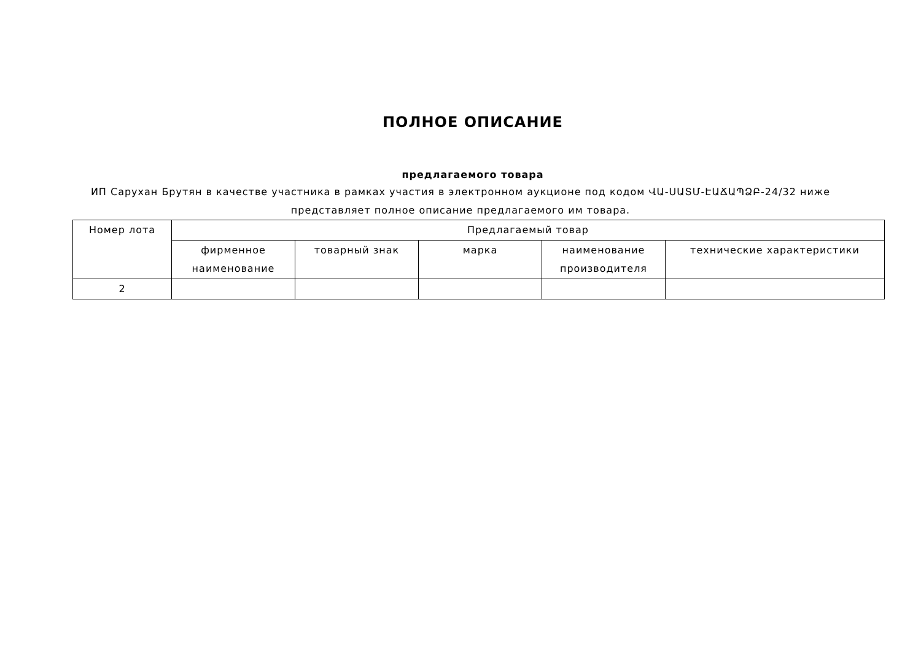ПОЛНОЕ ОПИСАНИЕ
предлагаемого товара
ИП Саруxан Брутян в качестве участника в рамках участия в электронном аукционе под кодом ՎԱ-ՍԱՏՄ-ԷԱՃԱՊՁԲ-24/32 ниже представляет полное описание предлагаемого им товара.
| Номер лота | Предлагаемый товар | | | | |
| --- | --- | --- | --- | --- | --- |
| | фирменное наименование | товарный знак | марка | наименование производителя | технические характеристики |
| 2 | | | | | |